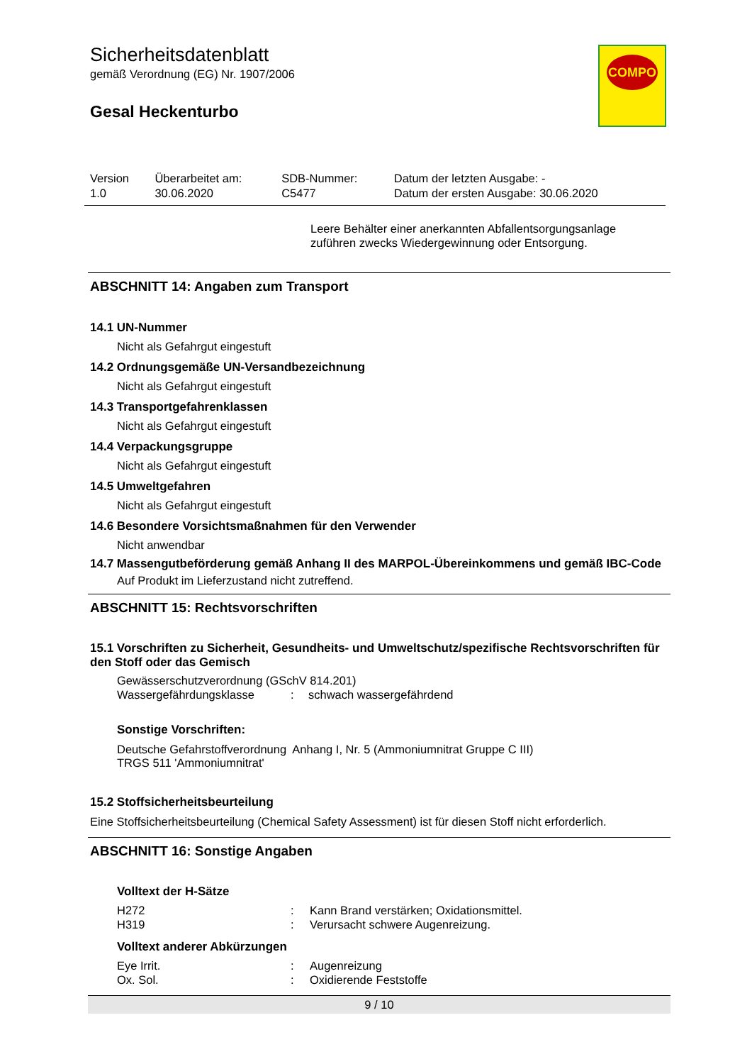COMPO
Sicherheitsdatenblatt
gemäß Verordnung (EG) Nr. 1907/2006
Gesal Heckenturbo
| Version 1.0 | Überarbeitet am: 30.06.2020 | SDB-Nummer: C5477 | Datum der letzten Ausgabe: - Datum der ersten Ausgabe: 30.06.2020 |
Leere Behälter einer anerkannten Abfallentsorgungsanlage zuführen zwecks Wiedergewinnung oder Entsorgung.
ABSCHNITT 14: Angaben zum Transport
14.1 UN-Nummer
Nicht als Gefahrgut eingestuft
14.2 Ordnungsgemäße UN-Versandbezeichnung
Nicht als Gefahrgut eingestuft
14.3 Transportgefahrenklassen
Nicht als Gefahrgut eingestuft
14.4 Verpackungsgruppe
Nicht als Gefahrgut eingestuft
14.5 Umweltgefahren
Nicht als Gefahrgut eingestuft
14.6 Besondere Vorsichtsmaßnahmen für den Verwender
Nicht anwendbar
14.7 Massengutbeförderung gemäß Anhang II des MARPOL-Übereinkommens und gemäß IBC-Code
Auf Produkt im Lieferzustand nicht zutreffend.
ABSCHNITT 15: Rechtsvorschriften
15.1 Vorschriften zu Sicherheit, Gesundheits- und Umweltschutz/spezifische Rechtsvorschriften für den Stoff oder das Gemisch
Gewässerschutzverordnung (GSchV 814.201)
| Wassergefährdungsklasse | : | schwach wassergefährdend |
Sonstige Vorschriften:
Deutsche Gefahrstoffverordnung Anhang I, Nr. 5 (Ammoniumnitrat Gruppe C III)
TRGS 511 'Ammoniumnitrat'
15.2 Stoffsicherheitsbeurteilung
Eine Stoffsicherheitsbeurteilung (Chemical Safety Assessment) ist für diesen Stoff nicht erforderlich.
ABSCHNITT 16: Sonstige Angaben
Volltext der H-Sätze
| H272 | : | Kann Brand verstärken; Oxidationsmittel. |
| H319 | : | Verursacht schwere Augenreizung. |
Volltext anderer Abkürzungen
| Eye Irrit. | : | Augenreizung |
| Ox. Sol. | : | Oxidierende Feststoffe |
9 / 10